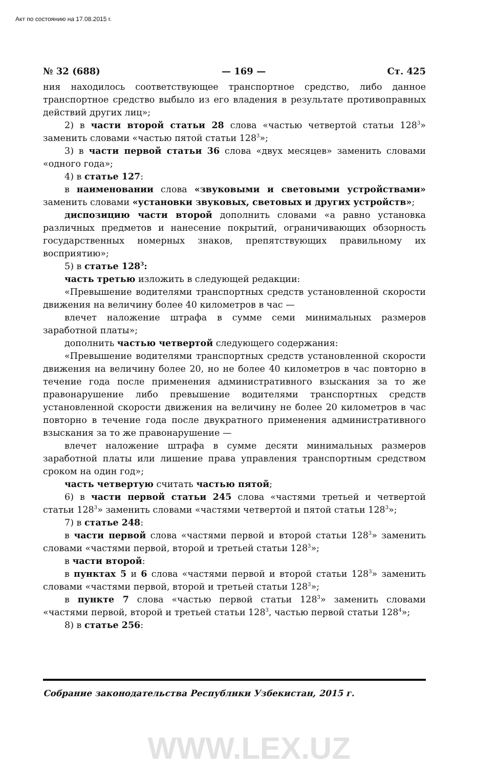Акт по состоянию на 17.08.2015 г.
№ 32 (688) — 169 — Ст. 425
ния находилось соответствующее транспортное средство, либо данное транспортное средство выбыло из его владения в результате противоправных действий других лиц»;
2) в части второй статьи 28 слова «частью четвертой статьи 128<sup>3</sup>» заменить словами «частью пятой статьи 128<sup>3</sup>»;
3) в части первой статьи 36 слова «двух месяцев» заменить словами «одного года»;
4) в статье 127:
в наименовании слова «звуковыми и световыми устройствами» заменить словами «установки звуковых, световых и других устройств»;
диспозицию части второй дополнить словами «а равно установка различных предметов и нанесение покрытий, ограничивающих обзорность государственных номерных знаков, препятствующих правильному их восприятию»;
5) в статье 128<sup>3</sup>:
часть третью изложить в следующей редакции:
«Превышение водителями транспортных средств установленной скорости движения на величину более 40 километров в час —
влечет наложение штрафа в сумме семи минимальных размеров заработной платы»;
дополнить частью четвертой следующего содержания:
«Превышение водителями транспортных средств установленной скорости движения на величину более 20, но не более 40 километров в час повторно в течение года после применения административного взыскания за то же правонарушение либо превышение водителями транспортных средств установленной скорости движения на величину не более 20 километров в час повторно в течение года после двукратного применения административного взыскания за то же правонарушение —
влечет наложение штрафа в сумме десяти минимальных размеров заработной платы или лишение права управления транспортным средством сроком на один год»;
часть четвертую считать частью пятой;
6) в части первой статьи 245 слова «частями третьей и четвертой статьи 128<sup>3</sup>» заменить словами «частями четвертой и пятой статьи 128<sup>3</sup>»;
7) в статье 248:
в части первой слова «частями первой и второй статьи 128<sup>3</sup>» заменить словами «частями первой, второй и третьей статьи 128<sup>3</sup>»;
в части второй:
в пунктах 5 и 6 слова «частями первой и второй статьи 128<sup>3</sup>» заменить словами «частями первой, второй и третьей статьи 128<sup>3</sup>»;
в пункте 7 слова «частью первой статьи 128<sup>3</sup>» заменить словами «частями первой, второй и третьей статьи 128<sup>3</sup>, частью первой статьи 128<sup>4</sup>»;
8) в статье 256:
Собрание законодательства Республики Узбекистан, 2015 г.
WWW.LEX.UZ